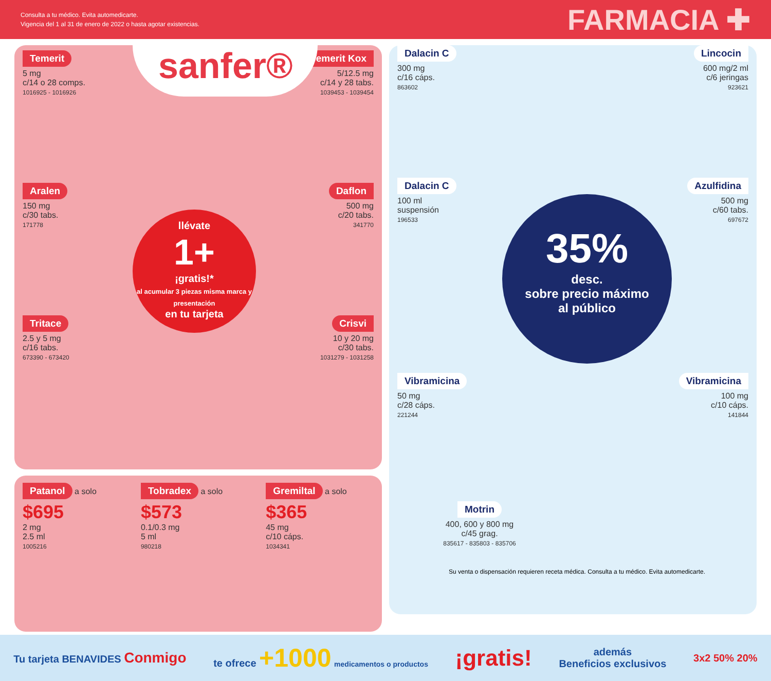Consulta a tu médico. Evita automedicarte.
Vigencia del 1 al 31 de enero de 2022 o hasta agotar existencias.
FARMACIA ✚
sanfer®
Temerit
5 mg
c/14 o 28 comps.
1016925 - 1016926
Temerit Kox
5/12.5 mg
c/14 y 28 tabs.
1039453 - 1039454
llévate
1+
¡gratis!*
al acumular 3 piezas misma marca y presentación
en tu tarjeta
Aralen
150 mg
c/30 tabs.
171778
Daflon
500 mg
c/20 tabs.
341770
Tritace
2.5 y 5 mg
c/16 tabs.
673390 - 673420
Crisvi
10 y 20 mg
c/30 tabs.
1031279 - 1031258
Patanol a solo $695
2 mg
2.5 ml
1005216
Tobradex a solo $573
0.1/0.3 mg
5 ml
980218
Gremiltal a solo $365
45 mg
c/10 cáps.
1034341
Dalacin C
300 mg
c/16 cáps.
863602
Lincocin
600 mg/2 ml
c/6 jeringas
923621
35%
desc.
sobre precio máximo
al público
Dalacin C
100 ml
suspensión
196533
Azulfidina
500 mg
c/60 tabs.
697672
Vibramicina
50 mg
c/28 cáps.
221244
Vibramicina
100 mg
c/10 cáps.
141844
Motrin
400, 600 y 800 mg
c/45 grag.
835617 - 835803 - 835706
Su venta o dispensación requieren receta médica. Consulta a tu médico. Evita automedicarte.
Tu tarjeta BENAVIDES Conmigo te ofrece +1000 medicamentos o productos ¡gratis! además
Beneficios exclusivos 3x2 50% 20%